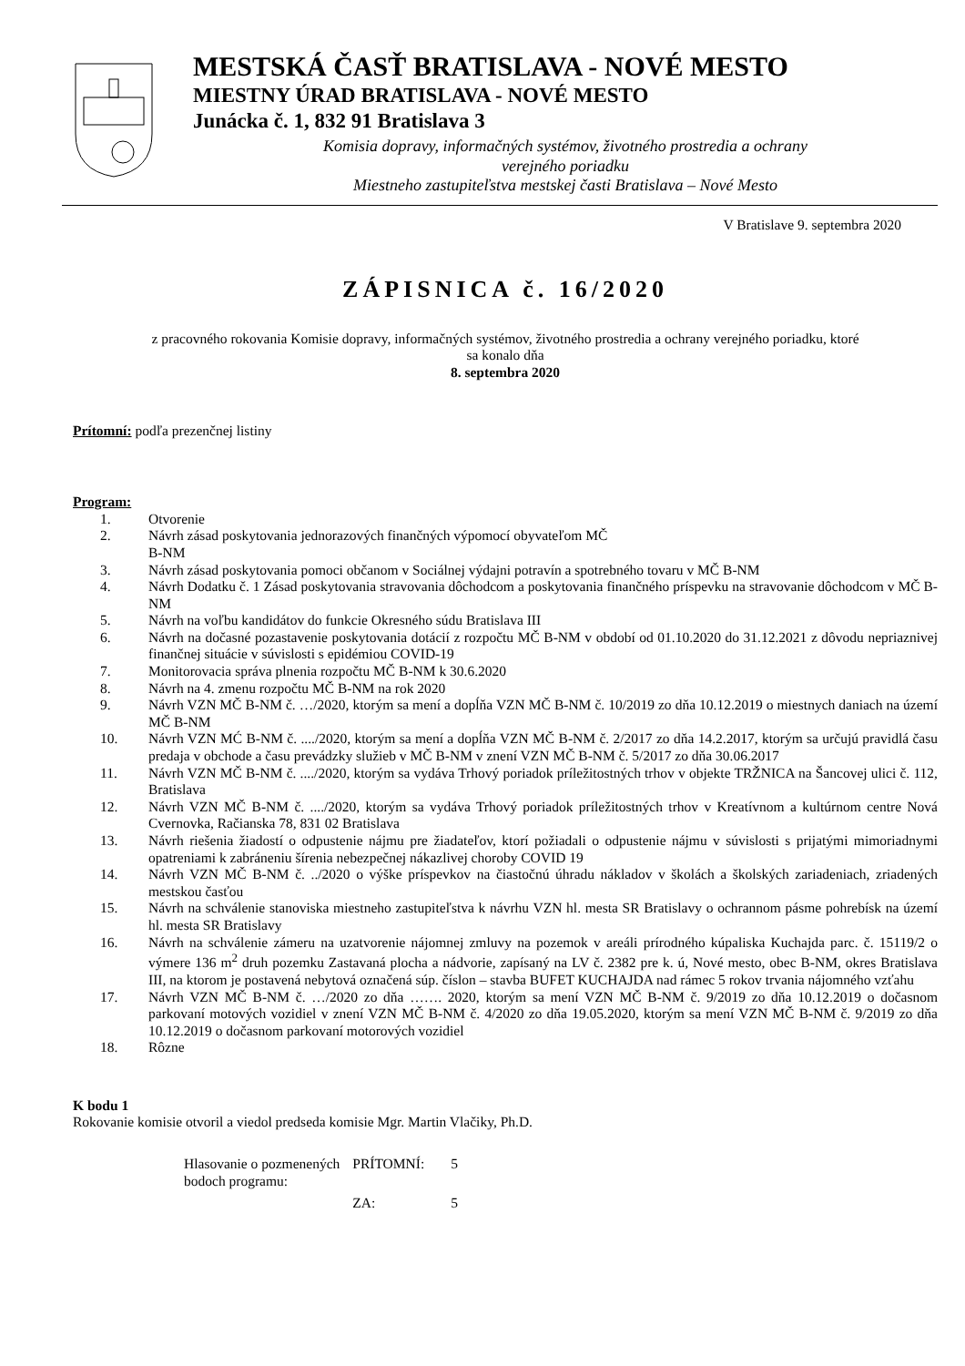MESTSKÁ ČASŤ BRATISLAVA - NOVÉ MESTO
MIESTNY ÚRAD BRATISLAVA - NOVÉ MESTO
Junácka č. 1, 832 91 Bratislava 3
Komisia dopravy, informačných systémov, životného prostredia a ochrany
verejného poriadku
Miestneho zastupiteľstva mestskej časti Bratislava – Nové Mesto
V Bratislave 9. septembra 2020
ZÁPISNICA č. 16/2020
z pracovného rokovania Komisie dopravy, informačných systémov, životného prostredia a ochrany verejného poriadku, ktoré
sa konalo dňa
8. septembra 2020
Prítomní: podľa prezenčnej listiny
Program:
1. Otvorenie
2. Návrh zásad poskytovania jednorazových finančných výpomocí obyvateľom MČ
B-NM
3. Návrh zásad poskytovania pomoci občanom v Sociálnej výdajni potravín a spotrebného tovaru v MČ B-NM
4. Návrh Dodatku č. 1 Zásad poskytovania stravovania dôchodcom a poskytovania finančného príspevku na stravovanie dôchodcom v MČ B-NM
5. Návrh na voľbu kandidátov do funkcie Okresného súdu Bratislava III
6. Návrh na dočasné pozastavenie poskytovania dotácií z rozpočtu MČ B-NM v období od 01.10.2020 do 31.12.2021 z dôvodu nepriaznivej finančnej situácie v súvislosti s epidémiou COVID-19
7. Monitorovacia správa plnenia rozpočtu MČ B-NM k 30.6.2020
8. Návrh na 4. zmenu rozpočtu MČ B-NM na rok 2020
9. Návrh VZN MČ B-NM č. …/2020, ktorým sa mení a dopĺňa VZN MČ B-NM č. 10/2019 zo dňa 10.12.2019 o miestnych daniach na území MČ B-NM
10. Návrh VZN MĆ B-NM č. ..../2020, ktorým sa mení a dopĺňa VZN MČ B-NM č. 2/2017 zo dňa 14.2.2017, ktorým sa určujú pravidlá času predaja v obchode a času prevádzky služieb v MČ B-NM v znení VZN MČ B-NM č. 5/2017 zo dňa 30.06.2017
11. Návrh VZN MČ B-NM č. ..../2020, ktorým sa vydáva Trhový poriadok príležitostných trhov v objekte TRŽNICA na Šancovej ulici č. 112, Bratislava
12. Návrh VZN MČ B-NM č. ..../2020, ktorým sa vydáva Trhový poriadok príležitostných trhov v Kreatívnom a kultúrnom centre Nová Cvernovka, Račianska 78, 831 02 Bratislava
13. Návrh riešenia žiadostí o odpustenie nájmu pre žiadateľov, ktorí požiadali o odpustenie nájmu v súvislosti s prijatými mimoriadnymi opatreniami k zabráneniu šírenia nebezpečnej nákazlivej choroby COVID 19
14. Návrh VZN MČ B-NM č. ../2020 o výške príspevkov na čiastočnú úhradu nákladov v školách a školských zariadeniach, zriadených mestskou časťou
15. Návrh na schválenie stanoviska miestneho zastupiteľstva k návrhu VZN hl. mesta SR Bratislavy o ochrannom pásme pohrebísk na území hl. mesta SR Bratislavy
16. Návrh na schválenie zámeru na uzatvorenie nájomnej zmluvy na pozemok v areáli prírodného kúpaliska Kuchajda parc. č. 15119/2 o výmere 136 m<sup>2</sup> druh pozemku Zastavaná plocha a nádvorie, zapísaný na LV č. 2382 pre k. ú, Nové mesto, obec B-NM, okres Bratislava III, na ktorom je postavená nebytová označená súp. číslon – stavba BUFET KUCHAJDA nad rámec 5 rokov trvania nájomného vzťahu
17. Návrh VZN MČ B-NM č. …/2020 zo dňa ……. 2020, ktorým sa mení VZN MČ B-NM č. 9/2019 zo dňa 10.12.2019 o dočasnom parkovaní motových vozidiel v znení VZN MČ B-NM č. 4/2020 zo dňa 19.05.2020, ktorým sa mení VZN MČ B-NM č. 9/2019 zo dňa 10.12.2019 o dočasnom parkovaní motorových vozidiel
18. Rôzne
K bodu 1
Rokovanie komisie otvoril a viedol predseda komisie Mgr. Martin Vlačiky, Ph.D.
| Hlasovanie o pozmenených bodoch programu: | PRÍTOMNÍ: | 5 |
| | ZA: | 5 |